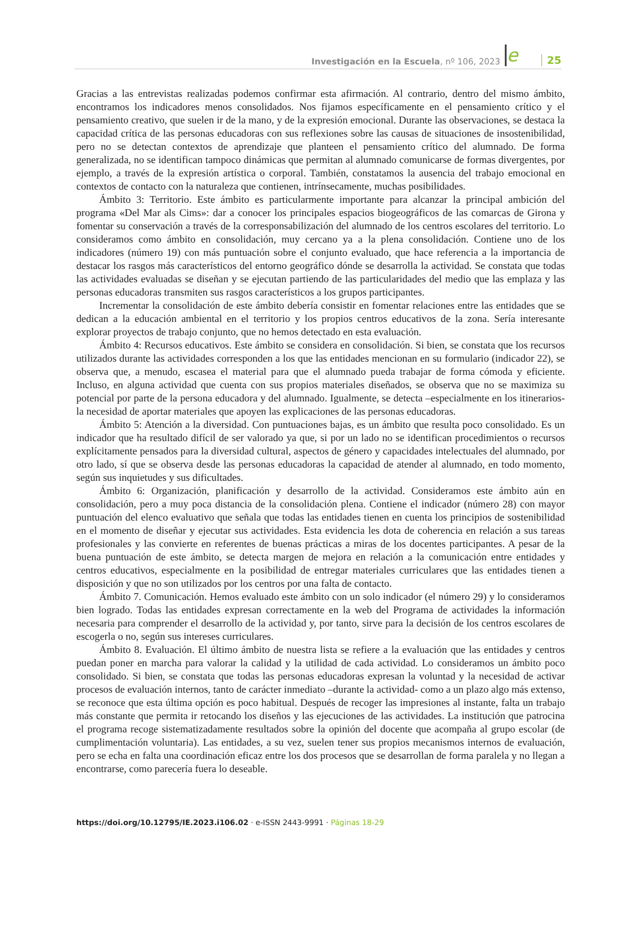Investigación en la Escuela, nº 106, 2023 e 25
Gracias a las entrevistas realizadas podemos confirmar esta afirmación. Al contrario, dentro del mismo ámbito, encontramos los indicadores menos consolidados. Nos fijamos específicamente en el pensamiento crítico y el pensamiento creativo, que suelen ir de la mano, y de la expresión emocional. Durante las observaciones, se destaca la capacidad crítica de las personas educadoras con sus reflexiones sobre las causas de situaciones de insostenibilidad, pero no se detectan contextos de aprendizaje que planteen el pensamiento crítico del alumnado. De forma generalizada, no se identifican tampoco dinámicas que permitan al alumnado comunicarse de formas divergentes, por ejemplo, a través de la expresión artística o corporal. También, constatamos la ausencia del trabajo emocional en contextos de contacto con la naturaleza que contienen, intrínsecamente, muchas posibilidades.
Ámbito 3: Territorio. Este ámbito es particularmente importante para alcanzar la principal ambición del programa «Del Mar als Cims»: dar a conocer los principales espacios biogeográficos de las comarcas de Girona y fomentar su conservación a través de la corresponsabilización del alumnado de los centros escolares del territorio. Lo consideramos como ámbito en consolidación, muy cercano ya a la plena consolidación. Contiene uno de los indicadores (número 19) con más puntuación sobre el conjunto evaluado, que hace referencia a la importancia de destacar los rasgos más característicos del entorno geográfico dónde se desarrolla la actividad. Se constata que todas las actividades evaluadas se diseñan y se ejecutan partiendo de las particularidades del medio que las emplaza y las personas educadoras transmiten sus rasgos característicos a los grupos participantes.
Incrementar la consolidación de este ámbito debería consistir en fomentar relaciones entre las entidades que se dedican a la educación ambiental en el territorio y los propios centros educativos de la zona. Sería interesante explorar proyectos de trabajo conjunto, que no hemos detectado en esta evaluación.
Ámbito 4: Recursos educativos. Este ámbito se considera en consolidación. Si bien, se constata que los recursos utilizados durante las actividades corresponden a los que las entidades mencionan en su formulario (indicador 22), se observa que, a menudo, escasea el material para que el alumnado pueda trabajar de forma cómoda y eficiente. Incluso, en alguna actividad que cuenta con sus propios materiales diseñados, se observa que no se maximiza su potencial por parte de la persona educadora y del alumnado. Igualmente, se detecta –especialmente en los itinerarios- la necesidad de aportar materiales que apoyen las explicaciones de las personas educadoras.
Ámbito 5: Atención a la diversidad. Con puntuaciones bajas, es un ámbito que resulta poco consolidado. Es un indicador que ha resultado difícil de ser valorado ya que, si por un lado no se identifican procedimientos o recursos explícitamente pensados para la diversidad cultural, aspectos de género y capacidades intelectuales del alumnado, por otro lado, sí que se observa desde las personas educadoras la capacidad de atender al alumnado, en todo momento, según sus inquietudes y sus dificultades.
Ámbito 6: Organización, planificación y desarrollo de la actividad. Consideramos este ámbito aún en consolidación, pero a muy poca distancia de la consolidación plena. Contiene el indicador (número 28) con mayor puntuación del elenco evaluativo que señala que todas las entidades tienen en cuenta los principios de sostenibilidad en el momento de diseñar y ejecutar sus actividades. Esta evidencia les dota de coherencia en relación a sus tareas profesionales y las convierte en referentes de buenas prácticas a miras de los docentes participantes. A pesar de la buena puntuación de este ámbito, se detecta margen de mejora en relación a la comunicación entre entidades y centros educativos, especialmente en la posibilidad de entregar materiales curriculares que las entidades tienen a disposición y que no son utilizados por los centros por una falta de contacto.
Ámbito 7. Comunicación. Hemos evaluado este ámbito con un solo indicador (el número 29) y lo consideramos bien logrado. Todas las entidades expresan correctamente en la web del Programa de actividades la información necesaria para comprender el desarrollo de la actividad y, por tanto, sirve para la decisión de los centros escolares de escogerla o no, según sus intereses curriculares.
Ámbito 8. Evaluación. El último ámbito de nuestra lista se refiere a la evaluación que las entidades y centros puedan poner en marcha para valorar la calidad y la utilidad de cada actividad. Lo consideramos un ámbito poco consolidado. Si bien, se constata que todas las personas educadoras expresan la voluntad y la necesidad de activar procesos de evaluación internos, tanto de carácter inmediato –durante la actividad- como a un plazo algo más extenso, se reconoce que esta última opción es poco habitual. Después de recoger las impresiones al instante, falta un trabajo más constante que permita ir retocando los diseños y las ejecuciones de las actividades. La institución que patrocina el programa recoge sistematizadamente resultados sobre la opinión del docente que acompaña al grupo escolar (de cumplimentación voluntaria). Las entidades, a su vez, suelen tener sus propios mecanismos internos de evaluación, pero se echa en falta una coordinación eficaz entre los dos procesos que se desarrollan de forma paralela y no llegan a encontrarse, como parecería fuera lo deseable.
https://doi.org/10.12795/IE.2023.i106.02 · e-ISSN 2443-9991 · Páginas 18-29